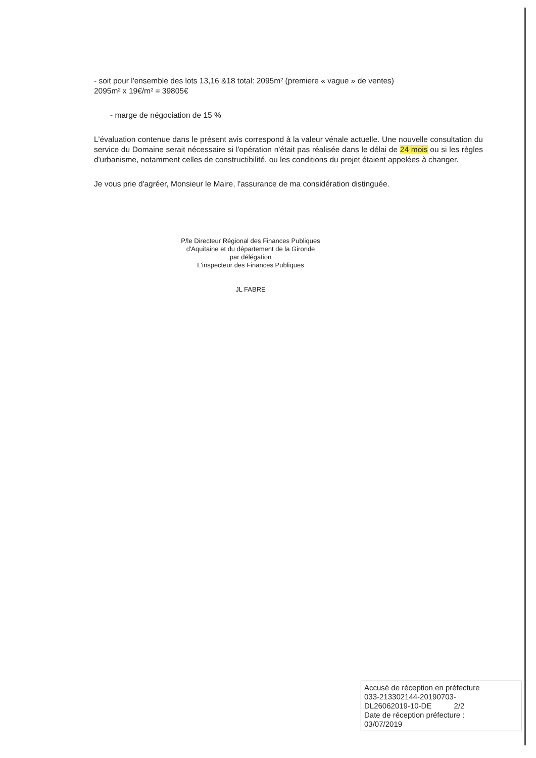- soit pour l'ensemble des lots 13,16 &18 total: 2095m² (premiere « vague » de ventes)
2095m² x 19€/m² = 39805€
- marge de négociation de 15 %
L'évaluation contenue dans le présent avis correspond à la valeur vénale actuelle. Une nouvelle consultation du service du Domaine serait nécessaire si l'opération n'était pas réalisée dans le délai de 24 mois ou si les règles d'urbanisme, notamment celles de constructibilité, ou les conditions du projet étaient appelées à changer.
Je vous prie d'agréer, Monsieur le Maire, l'assurance de ma considération distinguée.
P/le Directeur Régional des Finances Publiques
d'Aquitaine et du département de la Gironde
par délégation
L'inspecteur des Finances Publiques
JL FABRE
Accusé de réception en préfecture
033-213302144-20190703-
DL26062019-10-DE 2/2
Date de réception préfecture :
03/07/2019